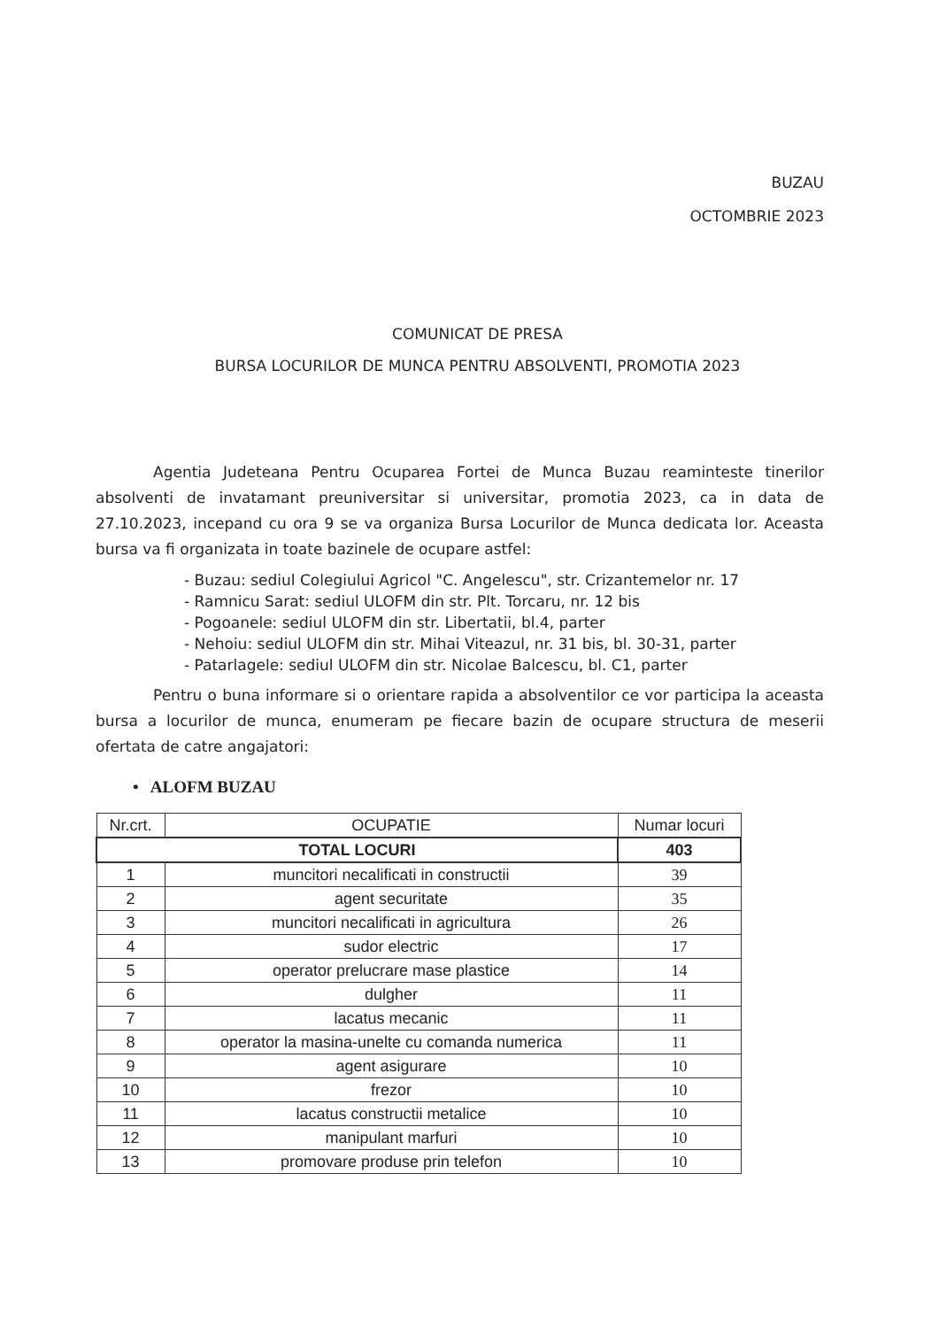BUZAU
OCTOMBRIE 2023
COMUNICAT DE PRESA
BURSA LOCURILOR DE MUNCA PENTRU ABSOLVENTI, PROMOTIA 2023
Agentia Judeteana Pentru Ocuparea Fortei de Munca Buzau reaminteste tinerilor absolventi de invatamant preuniversitar si universitar, promotia 2023, ca in data de 27.10.2023, incepand cu ora 9 se va organiza Bursa Locurilor de Munca dedicata lor. Aceasta bursa va fi organizata in toate bazinele de ocupare astfel:
- Buzau: sediul Colegiului Agricol "C. Angelescu", str. Crizantemelor nr. 17
- Ramnicu Sarat: sediul ULOFM din str. Plt. Torcaru, nr. 12 bis
- Pogoanele: sediul ULOFM din str. Libertatii, bl.4, parter
- Nehoiu: sediul ULOFM din str. Mihai Viteazul, nr. 31 bis, bl. 30-31, parter
- Patarlagele: sediul ULOFM din str. Nicolae Balcescu, bl. C1, parter
Pentru o buna informare si o orientare rapida a absolventilor ce vor participa la aceasta bursa a locurilor de munca, enumeram pe fiecare bazin de ocupare structura de meserii ofertata de catre angajatori:
• ALOFM BUZAU
| Nr.crt. | OCUPATIE | Numar locuri |
| --- | --- | --- |
| TOTAL LOCURI | | 403 |
| 1 | muncitori necalificati in constructii | 39 |
| 2 | agent securitate | 35 |
| 3 | muncitori necalificati in agricultura | 26 |
| 4 | sudor electric | 17 |
| 5 | operator prelucrare mase plastice | 14 |
| 6 | dulgher | 11 |
| 7 | lacatus mecanic | 11 |
| 8 | operator la masina-unelte cu comanda numerica | 11 |
| 9 | agent asigurare | 10 |
| 10 | frezor | 10 |
| 11 | lacatus constructii metalice | 10 |
| 12 | manipulant marfuri | 10 |
| 13 | promovare produse prin telefon | 10 |